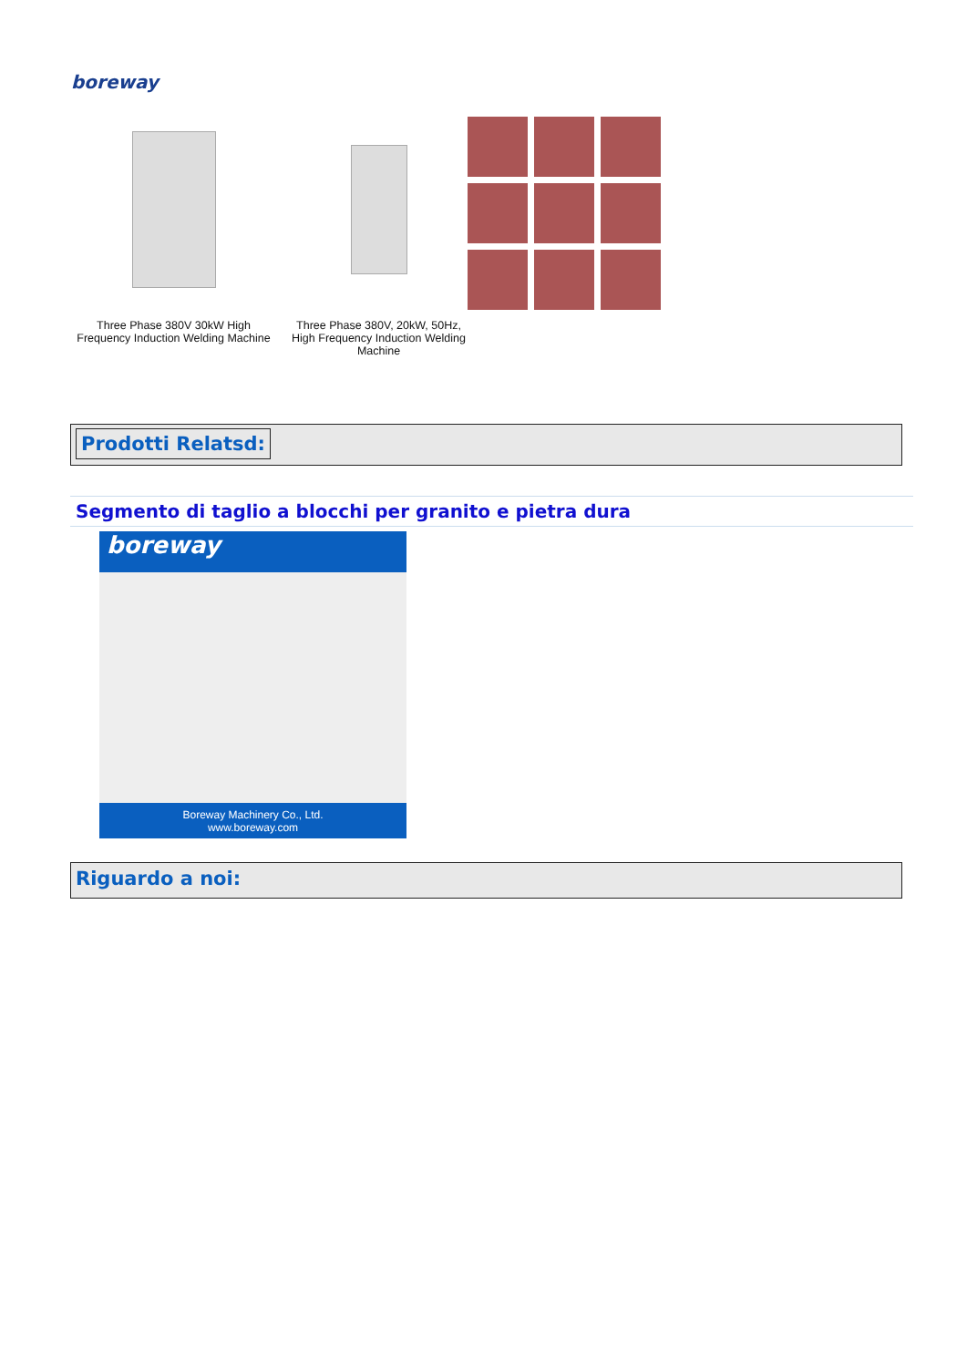boreway
Three Phase 380V 30kW High
Frequency Induction Welding Machine
Three Phase 380V, 20kW, 50Hz,
High Frequency Induction Welding Machine
Prodotti Relatsd:
Segmento di taglio a blocchi per granito e pietra dura
boreway
Boreway Machinery Co., Ltd.
www.boreway.com
Riguardo a noi: